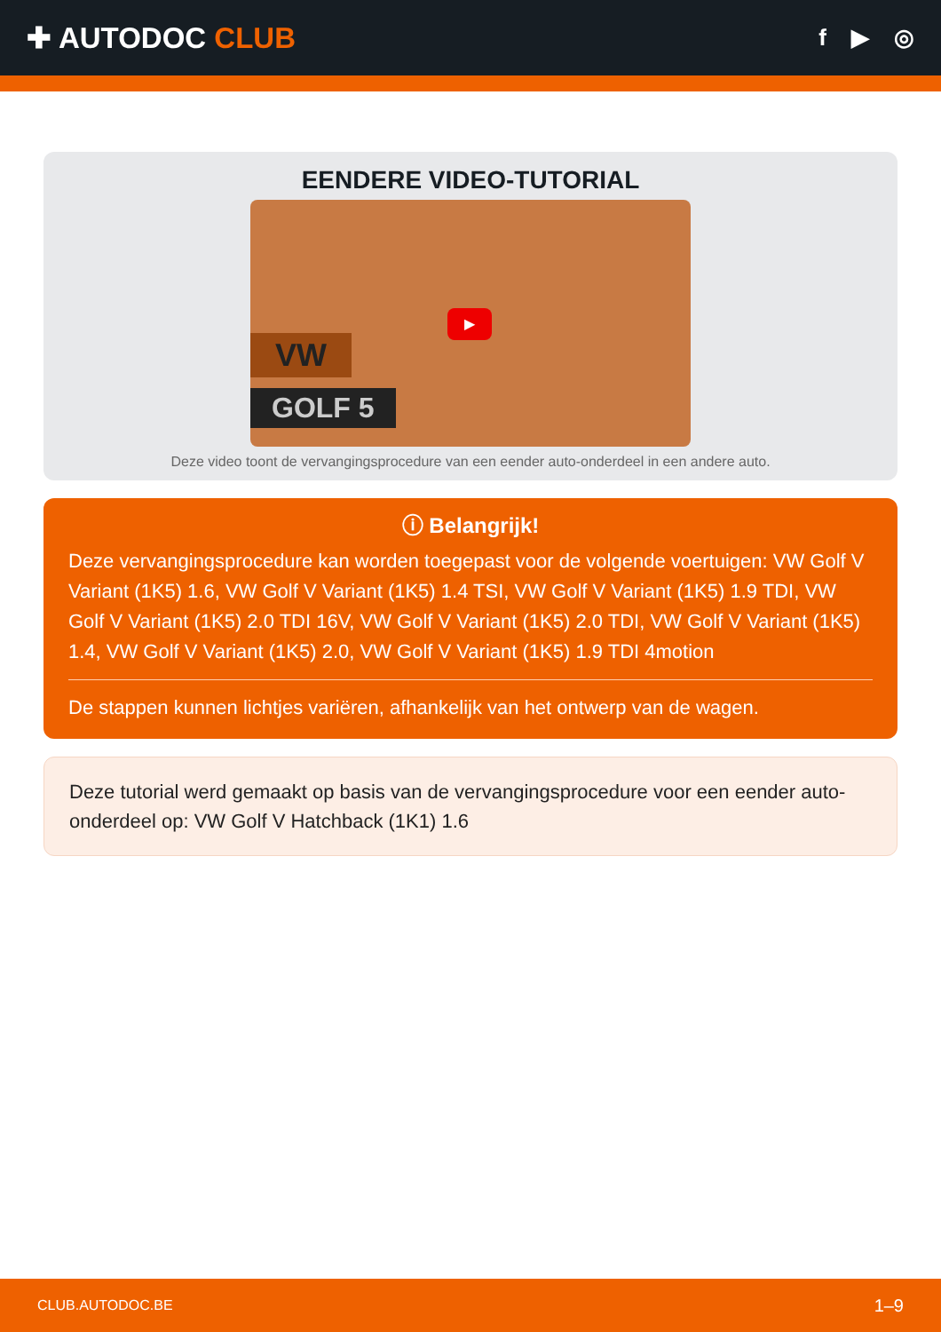✚ AUTODOC CLUB
f ▶ ◎
EENDERE VIDEO-TUTORIAL
VW
GOLF 5
▶
Deze video toont de vervangingsprocedure van een eender auto-onderdeel in een andere auto.
ⓘ Belangrijk!
Deze vervangingsprocedure kan worden toegepast voor de volgende voertuigen: VW Golf V Variant (1K5) 1.6, VW Golf V Variant (1K5) 1.4 TSI, VW Golf V Variant (1K5) 1.9 TDI, VW Golf V Variant (1K5) 2.0 TDI 16V, VW Golf V Variant (1K5) 2.0 TDI, VW Golf V Variant (1K5) 1.4, VW Golf V Variant (1K5) 2.0, VW Golf V Variant (1K5) 1.9 TDI 4motion
De stappen kunnen lichtjes variëren, afhankelijk van het ontwerp van de wagen.
Deze tutorial werd gemaakt op basis van de vervangingsprocedure voor een eender auto-onderdeel op: VW Golf V Hatchback (1K1) 1.6
CLUB.AUTODOC.BE 1–9